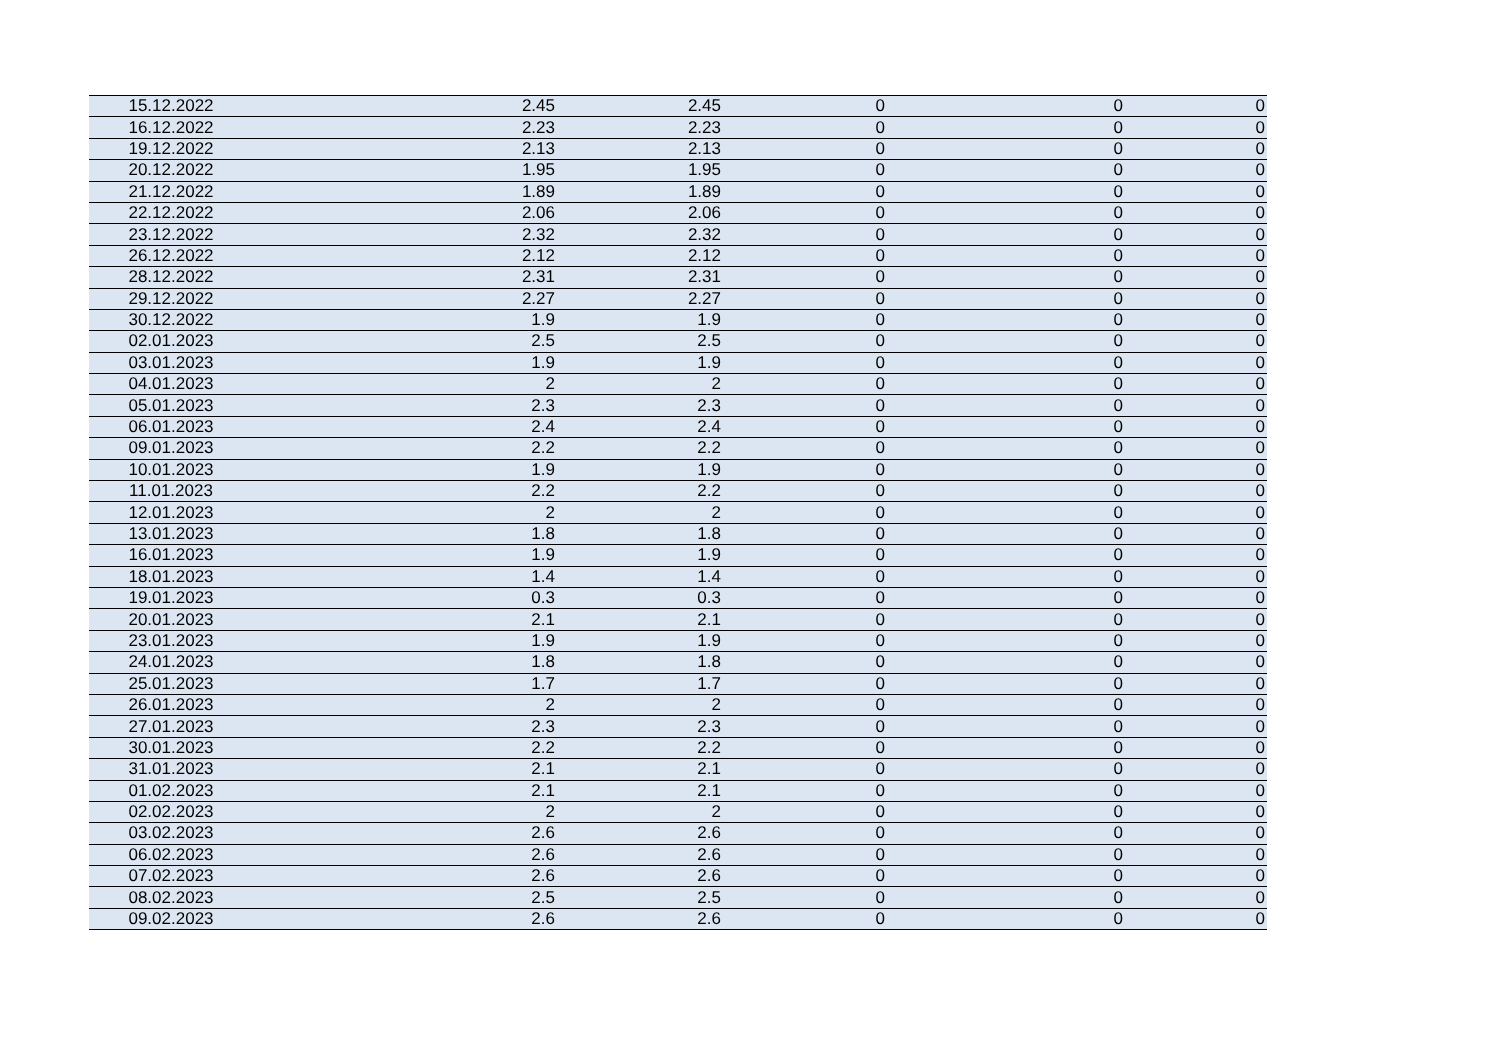| 15.12.2022 | 2.45 | 2.45 | 0 | 0 | 0 |
| 16.12.2022 | 2.23 | 2.23 | 0 | 0 | 0 |
| 19.12.2022 | 2.13 | 2.13 | 0 | 0 | 0 |
| 20.12.2022 | 1.95 | 1.95 | 0 | 0 | 0 |
| 21.12.2022 | 1.89 | 1.89 | 0 | 0 | 0 |
| 22.12.2022 | 2.06 | 2.06 | 0 | 0 | 0 |
| 23.12.2022 | 2.32 | 2.32 | 0 | 0 | 0 |
| 26.12.2022 | 2.12 | 2.12 | 0 | 0 | 0 |
| 28.12.2022 | 2.31 | 2.31 | 0 | 0 | 0 |
| 29.12.2022 | 2.27 | 2.27 | 0 | 0 | 0 |
| 30.12.2022 | 1.9 | 1.9 | 0 | 0 | 0 |
| 02.01.2023 | 2.5 | 2.5 | 0 | 0 | 0 |
| 03.01.2023 | 1.9 | 1.9 | 0 | 0 | 0 |
| 04.01.2023 | 2 | 2 | 0 | 0 | 0 |
| 05.01.2023 | 2.3 | 2.3 | 0 | 0 | 0 |
| 06.01.2023 | 2.4 | 2.4 | 0 | 0 | 0 |
| 09.01.2023 | 2.2 | 2.2 | 0 | 0 | 0 |
| 10.01.2023 | 1.9 | 1.9 | 0 | 0 | 0 |
| 11.01.2023 | 2.2 | 2.2 | 0 | 0 | 0 |
| 12.01.2023 | 2 | 2 | 0 | 0 | 0 |
| 13.01.2023 | 1.8 | 1.8 | 0 | 0 | 0 |
| 16.01.2023 | 1.9 | 1.9 | 0 | 0 | 0 |
| 18.01.2023 | 1.4 | 1.4 | 0 | 0 | 0 |
| 19.01.2023 | 0.3 | 0.3 | 0 | 0 | 0 |
| 20.01.2023 | 2.1 | 2.1 | 0 | 0 | 0 |
| 23.01.2023 | 1.9 | 1.9 | 0 | 0 | 0 |
| 24.01.2023 | 1.8 | 1.8 | 0 | 0 | 0 |
| 25.01.2023 | 1.7 | 1.7 | 0 | 0 | 0 |
| 26.01.2023 | 2 | 2 | 0 | 0 | 0 |
| 27.01.2023 | 2.3 | 2.3 | 0 | 0 | 0 |
| 30.01.2023 | 2.2 | 2.2 | 0 | 0 | 0 |
| 31.01.2023 | 2.1 | 2.1 | 0 | 0 | 0 |
| 01.02.2023 | 2.1 | 2.1 | 0 | 0 | 0 |
| 02.02.2023 | 2 | 2 | 0 | 0 | 0 |
| 03.02.2023 | 2.6 | 2.6 | 0 | 0 | 0 |
| 06.02.2023 | 2.6 | 2.6 | 0 | 0 | 0 |
| 07.02.2023 | 2.6 | 2.6 | 0 | 0 | 0 |
| 08.02.2023 | 2.5 | 2.5 | 0 | 0 | 0 |
| 09.02.2023 | 2.6 | 2.6 | 0 | 0 | 0 |